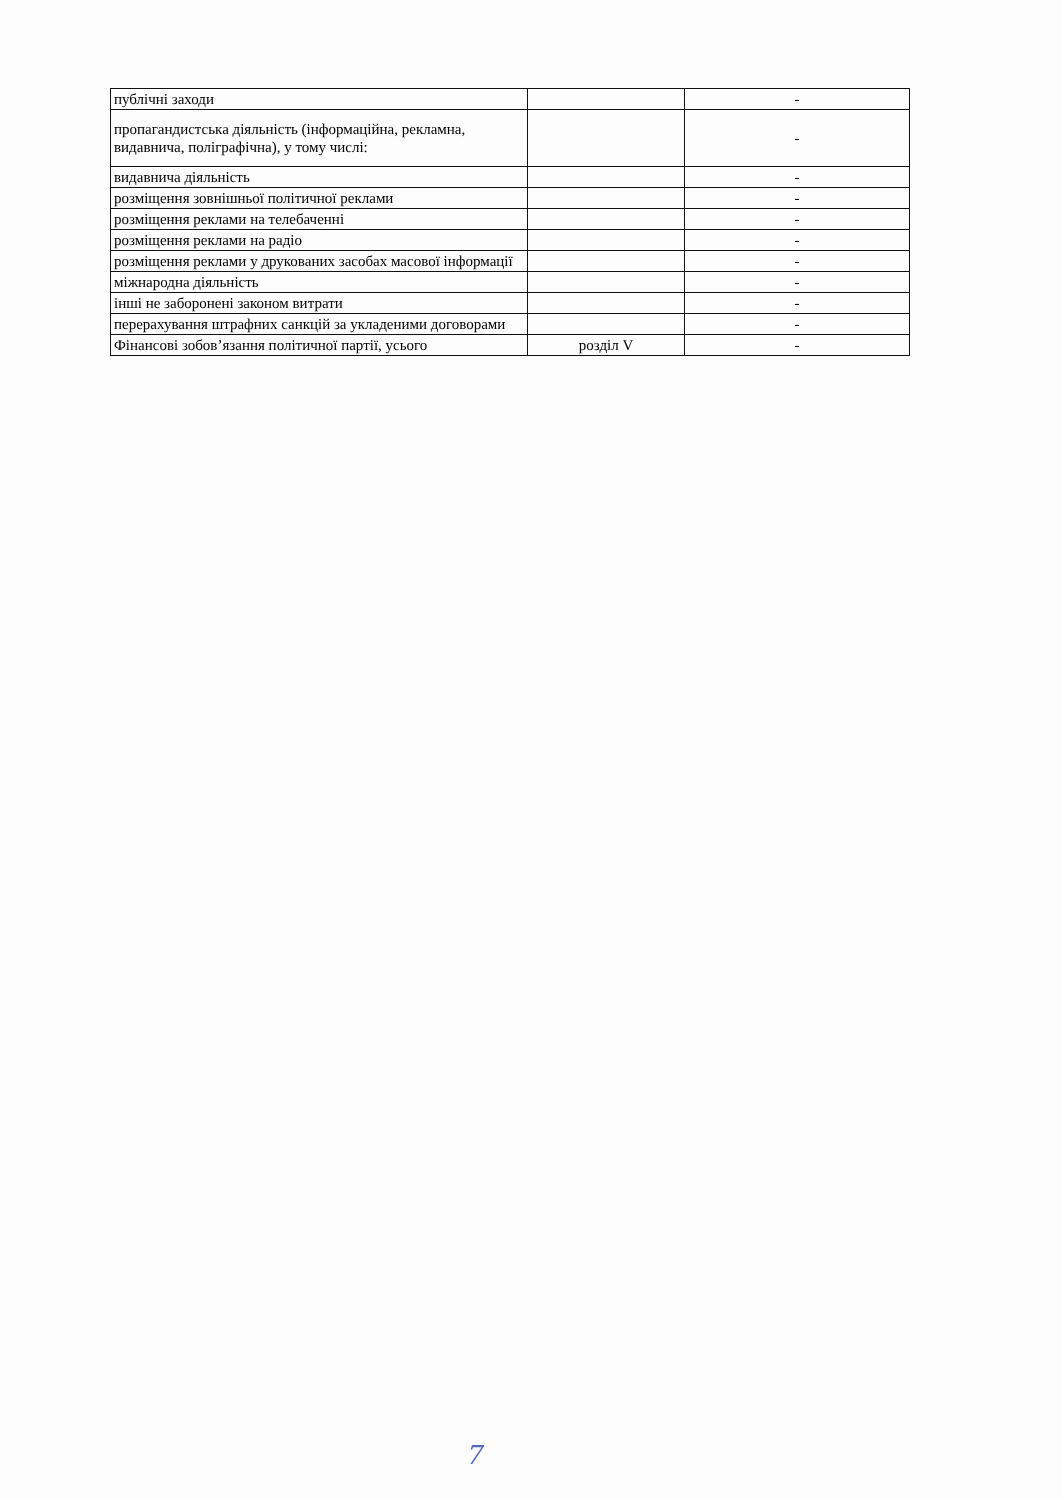| публічні заходи | | - |
| пропагандистська діяльність (інформаційна, рекламна, видавнича, поліграфічна), у тому числі: | | - |
| видавнича діяльність | | - |
| розміщення зовнішньої політичної реклами | | - |
| розміщення реклами на телебаченні | | - |
| розміщення реклами на радіо | | - |
| розміщення реклами у друкованих засобах масової інформації | | - |
| міжнародна діяльність | | - |
| інші не заборонені законом витрати | | - |
| перерахування штрафних санкцій за укладеними договорами | | - |
| Фінансові зобов’язання політичної партії, усього | розділ V | - |
7